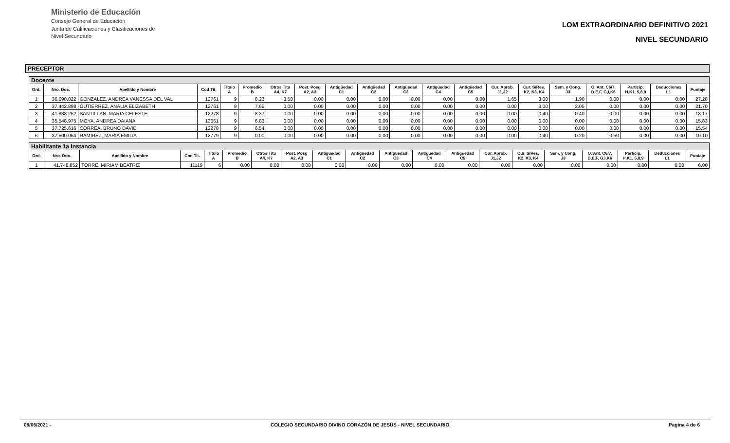Ministerio de Educación
Consejo General de Educación
Junta de Calificaciones y Clasificaciones de
Nivel Secundario
LOM EXTRAORDINARIO DEFINITIVO 2021
NIVEL SECUNDARIO
PRECEPTOR
Docente
| Ord. | Nro. Doc. | Apellido y Nombre | Cod Tit. | Titulo A | Promedio B | Otros Titu A4, K7 | Post. Posg A2, A3 | Antigüedad C1 | Antigüedad C2 | Antigüedad C3 | Antigüedad C4 | Antigüedad C5 | Cur. Aprob. J1,J2 | Cur. S/Res. K2, K3, K4 | Sem. y Cong. J3 | O. Ant. C6/7, D,E,F, G,I,K6 | Particip. H,K1, 5,8,9 | Deducciones L1 | Puntaje |
| --- | --- | --- | --- | --- | --- | --- | --- | --- | --- | --- | --- | --- | --- | --- | --- | --- | --- | --- | --- |
| 1 | 36.690.822 | GONZALEZ, ANDREA VANESSA DEL VAL | 12761 | 9 | 8.23 | 3.50 | 0.00 | 0.00 | 0.00 | 0.00 | 0.00 | 0.00 | 1.65 | 3.00 | 1.90 | 0.00 | 0.00 | 0.00 | 27.28 |
| 2 | 37.442.898 | GUTIERREZ, ANALIA ELIZABETH | 12761 | 9 | 7.65 | 0.00 | 0.00 | 0.00 | 0.00 | 0.00 | 0.00 | 0.00 | 0.00 | 3.00 | 2.05 | 0.00 | 0.00 | 0.00 | 21.70 |
| 3 | 41.838.252 | SANTILLAN, MARIA CELESTE | 12278 | 9 | 8.37 | 0.00 | 0.00 | 0.00 | 0.00 | 0.00 | 0.00 | 0.00 | 0.00 | 0.40 | 0.40 | 0.00 | 0.00 | 0.00 | 18.17 |
| 4 | 35.548.975 | MOYA, ANDREA DAIANA | 12661 | 9 | 6.83 | 0.00 | 0.00 | 0.00 | 0.00 | 0.00 | 0.00 | 0.00 | 0.00 | 0.00 | 0.00 | 0.00 | 0.00 | 0.00 | 15.83 |
| 5 | 37.725.616 | CORREA, BRUNO DAVID | 12278 | 9 | 6.54 | 0.00 | 0.00 | 0.00 | 0.00 | 0.00 | 0.00 | 0.00 | 0.00 | 0.00 | 0.00 | 0.00 | 0.00 | 0.00 | 15.54 |
| 6 | 37.500.064 | RAMIREZ, MARIA EMILIA | 12779 | 9 | 0.00 | 0.00 | 0.00 | 0.00 | 0.00 | 0.00 | 0.00 | 0.00 | 0.00 | 0.40 | 0.20 | 0.50 | 0.00 | 0.00 | 10.10 |
Habilitante 1a Instancia
| Ord. | Nro. Doc. | Apellido y Nombre | Cod Tit. | Titulo A | Promedio B | Otros Titu A4, K7 | Post. Posg A2, A3 | Antigüedad C1 | Antigüedad C2 | Antigüedad C3 | Antigüedad C4 | Antigüedad C5 | Cur. Aprob. J1,J2 | Cur. S/Res. K2, K3, K4 | Sem. y Cong. J3 | O. Ant. C6/7, D,E,F, G,I,K6 | Particip. H,K1, 5,8,9 | Deducciones L1 | Puntaje |
| --- | --- | --- | --- | --- | --- | --- | --- | --- | --- | --- | --- | --- | --- | --- | --- | --- | --- | --- | --- |
| 1 | 41.748.852 | TORRE, MIRIAM BEATRIZ | 11119 | 6 | 0.00 | 0.00 | 0.00 | 0.00 | 0.00 | 0.00 | 0.00 | 0.00 | 0.00 | 0.00 | 0.00 | 0.00 | 0.00 | 0.00 | 6.00 |
08/06/2021 - COLEGIO SECUNDARIO DIVINO CORAZÓN DE JESÚS - NIVEL SECUNDARIO Pagina 4 de 6